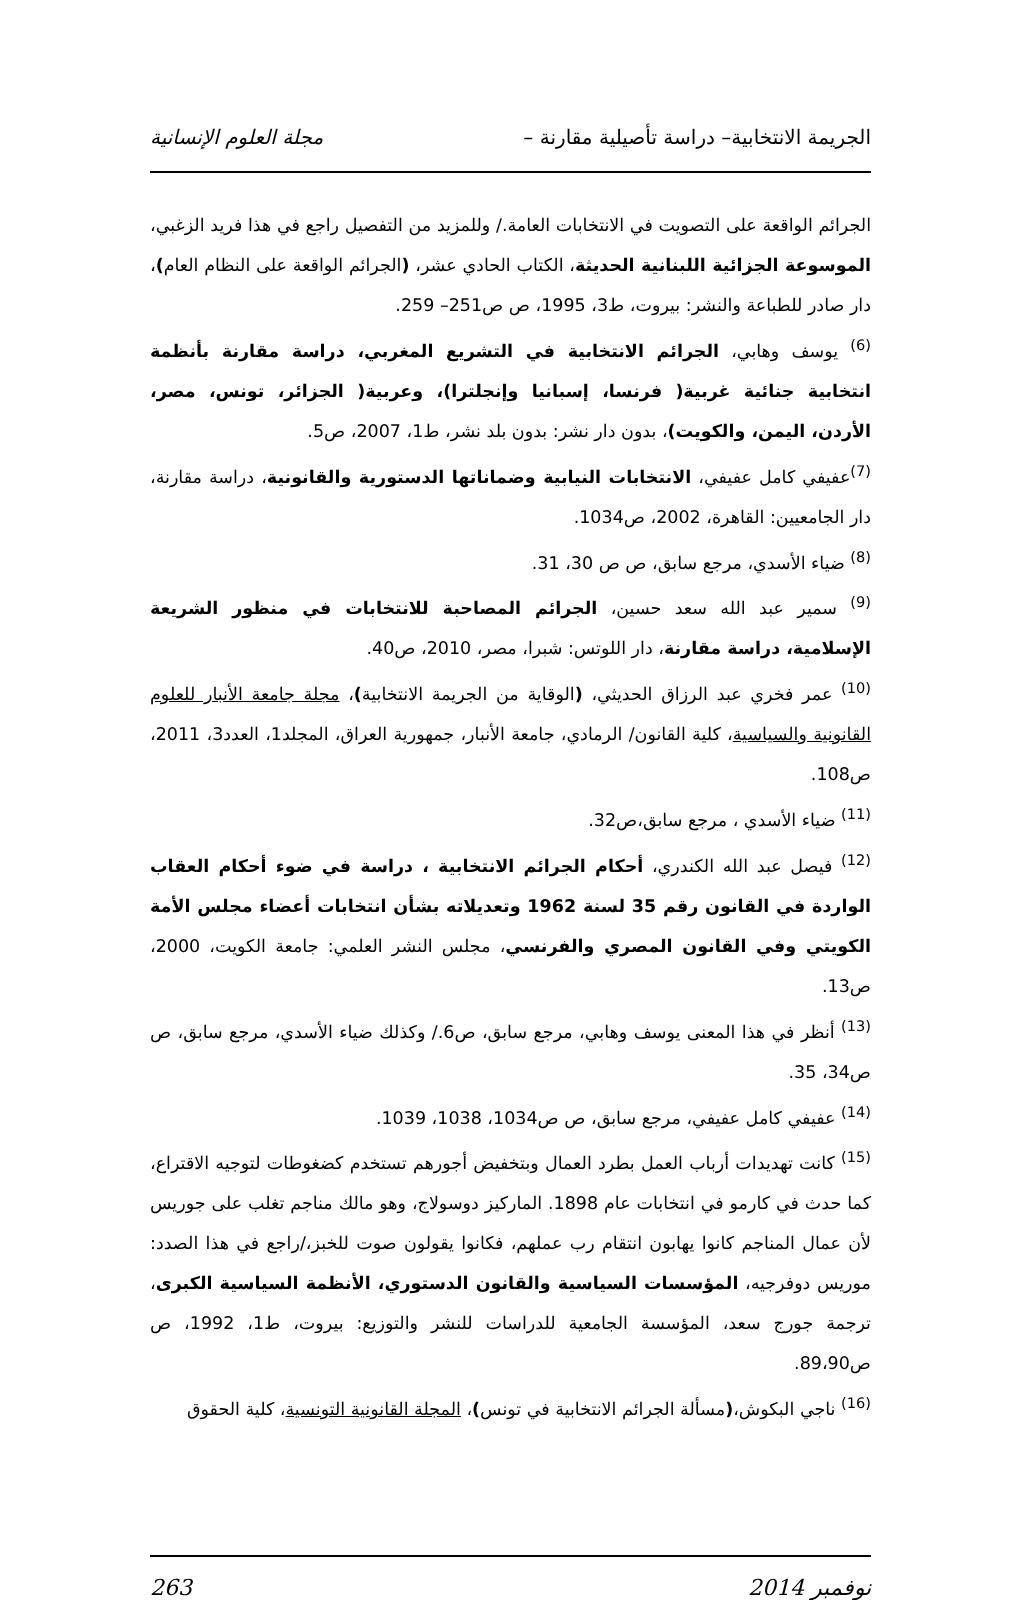الجريمة الانتخابية– دراسة تأصيلية مقارنة – مجلة العلوم الإنسانية
الجرائم الواقعة على التصويت في الانتخابات العامة./ وللمزيد من التفصيل راجع في هذا فريد الزغبي، الموسوعة الجزائية اللبنانية الحديثة، الكتاب الحادي عشر، (الجرائم الواقعة على النظام العام)، دار صادر للطباعة والنشر: بيروت، ط3، 1995، ص ص251– 259.
<sup>(6)</sup> يوسف وهابي، الجرائم الانتخابية في التشريع المغربي، دراسة مقارنة بأنظمة انتخابية جنائية غربية( فرنسا، إسبانيا وإنجلترا)، وعربية( الجزائر، تونس، مصر، الأردن، اليمن، والكويت)، بدون دار نشر: بدون بلد نشر، ط1، 2007، ص5.
<sup>(7)</sup> عفيفي كامل عفيفي، الانتخابات النيابية وضماناتها الدستورية والقانونية، دراسة مقارنة، دار الجامعيين: القاهرة، 2002، ص1034.
<sup>(8)</sup> ضياء الأسدي، مرجع سابق، ص ص 30، 31.
<sup>(9)</sup> سمير عبد الله سعد حسين، الجرائم المصاحبة للانتخابات في منظور الشريعة الإسلامية، دراسة مقارنة، دار اللوتس: شبرا، مصر، 2010، ص40.
<sup>(10)</sup> عمر فخري عبد الرزاق الحديثي، (الوقاية من الجريمة الانتخابية)، مجلة جامعة الأنبار للعلوم القانونية والسياسية، كلية القانون/ الرمادي، جامعة الأنبار، جمهورية العراق، المجلد1، العدد3، 2011، ص108.
<sup>(11)</sup> ضياء الأسدي ، مرجع سابق،ص32.
<sup>(12)</sup> فيصل عبد الله الكندري، أحكام الجرائم الانتخابية ، دراسة في ضوء أحكام العقاب الواردة في القانون رقم 35 لسنة 1962 وتعديلاته بشأن انتخابات أعضاء مجلس الأمة الكويتي وفي القانون المصري والفرنسي، مجلس النشر العلمي: جامعة الكويت، 2000، ص13.
<sup>(13)</sup> أنظر في هذا المعنى يوسف وهابي، مرجع سابق، ص6./ وكذلك ضياء الأسدي، مرجع سابق، ص ص34، 35.
<sup>(14)</sup> عفيفي كامل عفيفي، مرجع سابق، ص ص1034، 1038، 1039.
<sup>(15)</sup> كانت تهديدات أرباب العمل بطرد العمال وبتخفيض أجورهم تستخدم كضغوطات لتوجيه الاقتراع، كما حدث في كارمو في انتخابات عام 1898. الماركيز دوسولاج، وهو مالك مناجم تغلب على جوريس لأن عمال المناجم كانوا يهابون انتقام رب عملهم، فكانوا يقولون صوت للخبز،/راجع في هذا الصدد: موريس دوفرجيه، المؤسسات السياسية والقانون الدستوري، الأنظمة السياسية الكبرى، ترجمة جورج سعد، المؤسسة الجامعية للدراسات للنشر والتوزيع: بيروت، ط1، 1992، ص ص89،90.
<sup>(16)</sup> ناجي البكوش،(مسألة الجرائم الانتخابية في تونس)، المجلة القانونية التونسية، كلية الحقوق
نوفمبر 2014 263